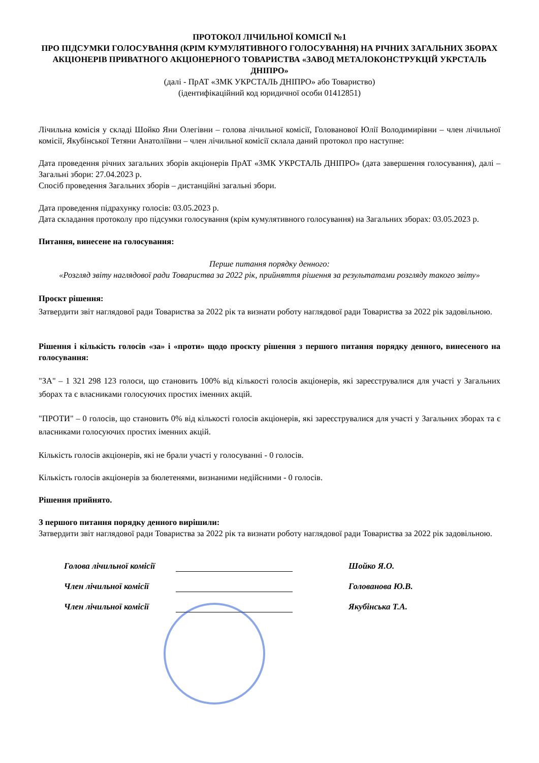ПРОТОКОЛ ЛІЧИЛЬНОЇ КОМІСІЇ №1
ПРО ПІДСУМКИ ГОЛОСУВАННЯ (КРІМ КУМУЛЯТИВНОГО ГОЛОСУВАННЯ) НА РІЧНИХ ЗАГАЛЬНИХ ЗБОРАХ АКЦІОНЕРІВ ПРИВАТНОГО АКЦІОНЕРНОГО ТОВАРИСТВА «ЗАВОД МЕТАЛОКОНСТРУКЦІЙ УКРСТАЛЬ ДНІПРО»
(далі - ПрАТ «ЗМК УКРСТАЛЬ ДНІПРО» або Товариство)
(ідентифікаційний код юридичної особи 01412851)
Лічильна комісія у складі Шойко Яни Олегівни – голова лічильної комісії, Голованової Юлії Володимирівни – член лічильної комісії, Якубінської Тетяни Анатоліївни – член лічильної комісії склала даний протокол про наступне:
Дата проведення річних загальних зборів акціонерів ПрАТ «ЗМК УКРСТАЛЬ ДНІПРО» (дата завершення голосування), далі – Загальні збори: 27.04.2023 р.
Спосіб проведення Загальних зборів – дистанційні загальні збори.
Дата проведення підрахунку голосів: 03.05.2023 р.
Дата складання протоколу про підсумки голосування (крім кумулятивного голосування) на Загальних зборах: 03.05.2023 р.
Питання, винесене на голосування:
Перше питання порядку денного:
«Розгляд звіту наглядової ради Товариства за 2022 рік, прийняття рішення за результатами розгляду такого звіту»
Проєкт рішення:
Затвердити звіт наглядової ради Товариства за 2022 рік та визнати роботу наглядової ради Товариства за 2022 рік задовільною.
Рішення і кількість голосів «за» і «проти» щодо проєкту рішення з першого питання порядку денного, винесеного на голосування:
"ЗА" – 1 321 298 123 голоси, що становить 100% від кількості голосів акціонерів, які зареєструвалися для участі у Загальних зборах та є власниками голосуючих простих іменних акцій.
"ПРОТИ" – 0 голосів, що становить 0% від кількості голосів акціонерів, які зареєструвалися для участі у Загальних зборах та є власниками голосуючих простих іменних акцій.
Кількість голосів акціонерів, які не брали участі у голосуванні - 0 голосів.
Кількість голосів акціонерів за бюлетенями, визнаними недійсними - 0 голосів.
Рішення прийнято.
З першого питання порядку денного вирішили:
Затвердити звіт наглядової ради Товариства за 2022 рік та визнати роботу наглядової ради Товариства за 2022 рік задовільною.
Голова лічильної комісії Шойко Я.О.
Член лічильної комісії Голованова Ю.В.
Член лічильної комісії Якубінська Т.А.